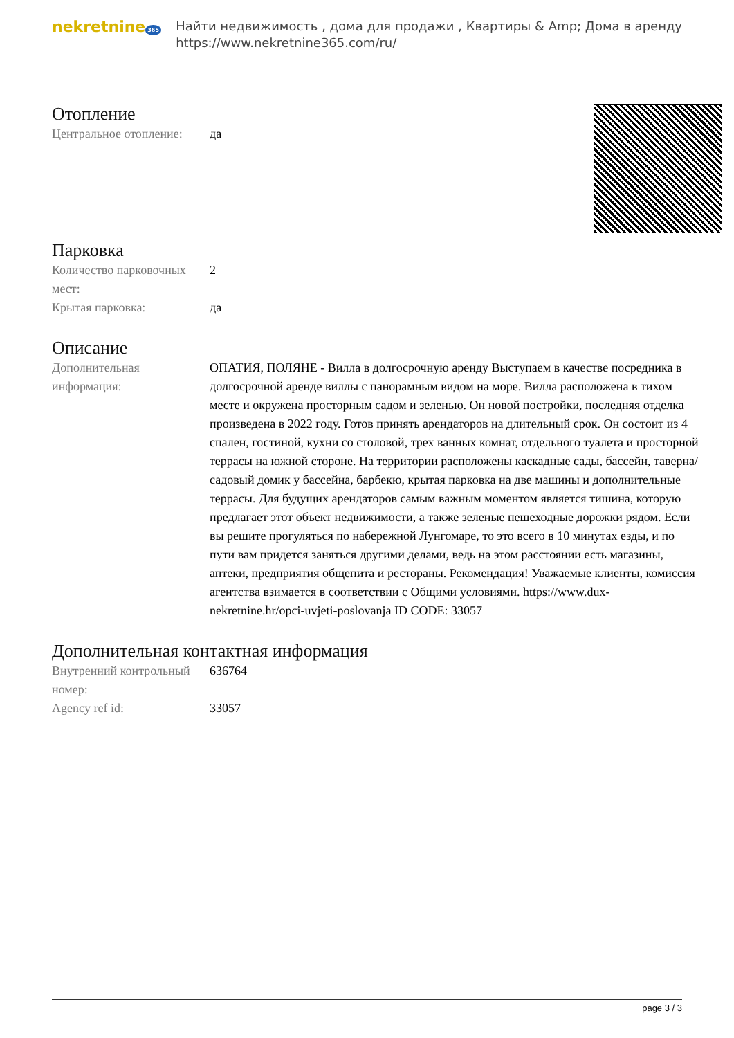nekretnine 365
Найти недвижимость , дома для продажи , Квартиры & Amp; Дома в аренду
https://www.nekretnine365.com/ru/
Отопление
| Центральное отопление: | да |
Парковка
| Количество парковочных мест: | 2 |
| Крытая парковка: | да |
Описание
| Дополнительная информация: | ОПАТИЯ, ПОЛЯНЕ - Вилла в долгосрочную аренду Выступаем в качестве посредника в долгосрочной аренде виллы с панорамным видом на море. Вилла расположена в тихом месте и окружена просторным садом и зеленью. Он новой постройки, последняя отделка произведена в 2022 году. Готов принять арендаторов на длительный срок. Он состоит из 4 спален, гостиной, кухни со столовой, трех ванных комнат, отдельного туалета и просторной террасы на южной стороне. На территории расположены каскадные сады, бассейн, таверна/садовый домик у бассейна, барбекю, крытая парковка на две машины и дополнительные террасы. Для будущих арендаторов самым важным моментом является тишина, которую предлагает этот объект недвижимости, а также зеленые пешеходные дорожки рядом. Если вы решите прогуляться по набережной Лунгомаре, то это всего в 10 минутах езды, и по пути вам придется заняться другими делами, ведь на этом расстоянии есть магазины, аптеки, предприятия общепита и рестораны. Рекомендация! Уважаемые клиенты, комиссия агентства взимается в соответствии с Общими условиями. https://www.dux-nekretnine.hr/opci-uvjeti-poslovanja ID CODE: 33057 |
Дополнительная контактная информация
| Внутренний контрольный номер: | 636764 |
| Agency ref id: | 33057 |
page 3 / 3